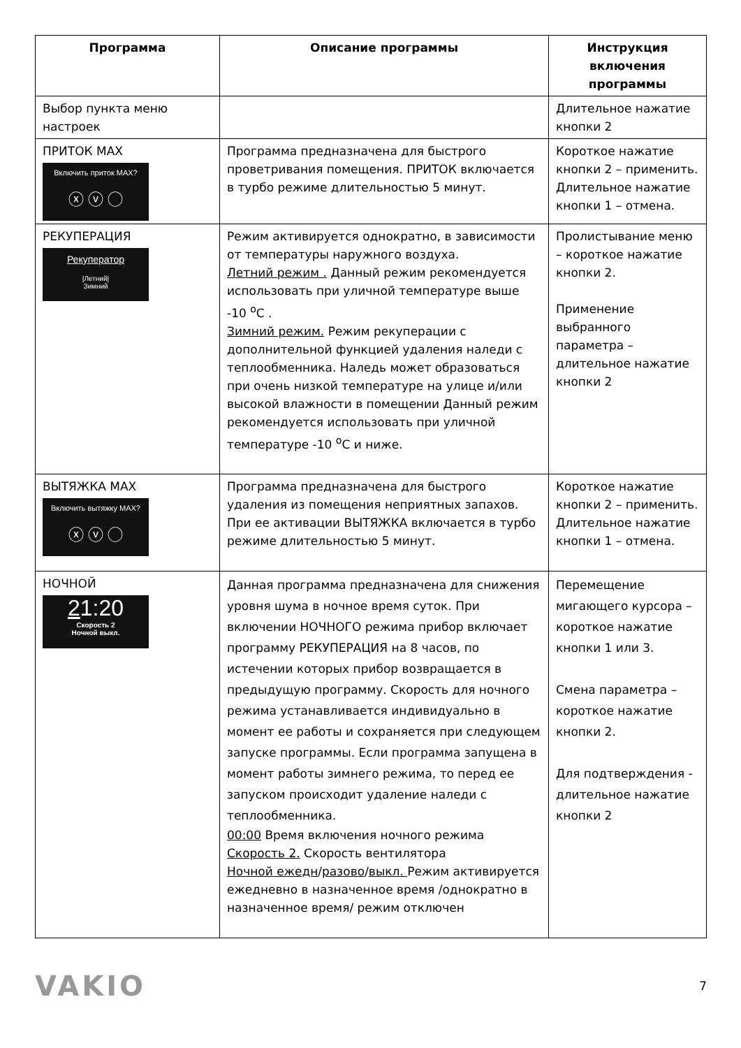| Программа | Описание программы | Инструкция включения программы |
| --- | --- | --- |
| Выбор пункта меню настроек | | Длительное нажатие кнопки 2 |
| ПРИТОК MAX Включить приток MAX? ⓧ ⓥ ◯ | Программа предназначена для быстрого проветривания помещения. ПРИТОК включается в турбо режиме длительностью 5 минут. | Короткое нажатие кнопки 2 – применить. Длительное нажатие кнопки 1 – отмена. |
| РЕКУПЕРАЦИЯ Рекуператор /Летний/ Зимний | Режим активируется однократно, в зависимости от температуры наружного воздуха. Летний режим . Данный режим рекомендуется использовать при уличной температуре выше -10 <sup>о</sup>С . Зимний режим. Режим рекуперации с дополнительной функцией удаления наледи с теплообменника. Наледь может образоваться при очень низкой температуре на улице и/или высокой влажности в помещении Данный режим рекомендуется использовать при уличной температуре -10 <sup>о</sup>С и ниже. | Пролистывание меню – короткое нажатие кнопки 2. Применение выбранного параметра – длительное нажатие кнопки 2 |
| ВЫТЯЖКА MAX Включить вытяжку MAX? ⓧ ⓥ ◯ | Программа предназначена для быстрого удаления из помещения неприятных запахов. При ее активации ВЫТЯЖКА включается в турбо режиме длительностью 5 минут. | Короткое нажатие кнопки 2 – применить. Длительное нажатие кнопки 1 – отмена. |
| НОЧНОЙ 2 1:20 Скорость 2 Ночной выкл. | Данная программа предназначена для снижения уровня шума в ночное время суток. При включении НОЧНОГО режима прибор включает программу РЕКУПЕРАЦИЯ на 8 часов, по истечении которых прибор возвращается в предыдущую программу. Скорость для ночного режима устанавливается индивидуально в момент ее работы и сохраняется при следующем запуске программы. Если программа запущена в момент работы зимнего режима, то перед ее запуском происходит удаление наледи с теплообменника. 00:00 Время включения ночного режима Скорость 2. Скорость вентилятора Ночной ежедн / разово / выкл. Режим активируется ежедневно в назначенное время /однократно в назначенное время/ режим отключен | Перемещение мигающего курсора – короткое нажатие кнопки 1 или 3. Смена параметра – короткое нажатие кнопки 2. Для подтверждения - длительное нажатие кнопки 2 |
VAKIO
7